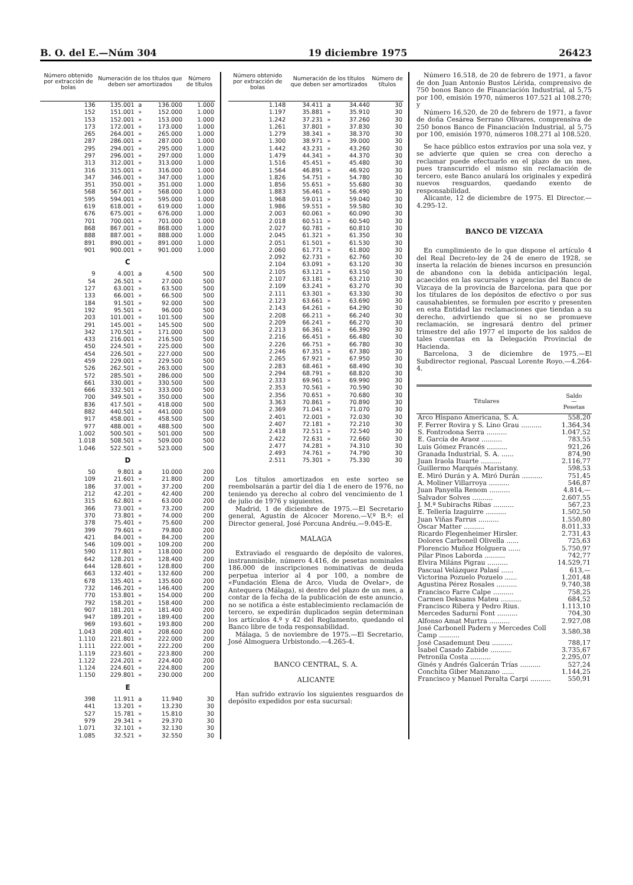B. O. del E.—Núm 304 19 diciembre 1975 26423
| Número obtenido por extracción de bolas | Numeración de los títulos que deben ser amortizados | | | Número de títulos |
| --- | --- | --- | --- | --- |
| 136 | 135.001 | a | 136.000 | 1.000 |
| 152 | 151.001 | » | 152.000 | 1.000 |
| 153 | 152.001 | » | 153.000 | 1.000 |
| 173 | 172.001 | » | 173.000 | 1.000 |
| 265 | 264.001 | » | 265.000 | 1.000 |
| 287 | 286.001 | » | 287.000 | 1.000 |
| 295 | 294.001 | » | 295.000 | 1.000 |
| 297 | 296.001 | » | 297.000 | 1.000 |
| 313 | 312.001 | » | 313.000 | 1.000 |
| 316 | 315.001 | » | 316.000 | 1.000 |
| 347 | 346.001 | » | 347.000 | 1.000 |
| 351 | 350.001 | » | 351.000 | 1.000 |
| 568 | 567.001 | » | 568.000 | 1.000 |
| 595 | 594.001 | » | 595.000 | 1.000 |
| 619 | 618.001 | » | 619.000 | 1.000 |
| 676 | 675.001 | » | 676.000 | 1.000 |
| 701 | 700.001 | » | 701.000 | 1.000 |
| 868 | 867.001 | » | 868.000 | 1.000 |
| 888 | 887.001 | » | 888.000 | 1.000 |
| 891 | 890.001 | » | 891.000 | 1.000 |
| 901 | 900.001 | » | 901.000 | 1.000 |
| C | | | | |
| 9 | 4.001 | a | 4.500 | 500 |
| 54 | 26.501 | » | 27.000 | 500 |
| 127 | 63.001 | » | 63.500 | 500 |
| 133 | 66.001 | » | 66.500 | 500 |
| 184 | 91.501 | » | 92.000 | 500 |
| 192 | 95.501 | » | 96.000 | 500 |
| 203 | 101.001 | » | 101.500 | 500 |
| 291 | 145.001 | » | 145.500 | 500 |
| 342 | 170.501 | » | 171.000 | 500 |
| 433 | 216.001 | » | 216.500 | 500 |
| 450 | 224.501 | » | 225.000 | 500 |
| 454 | 226.501 | » | 227.000 | 500 |
| 459 | 229.001 | » | 229.500 | 500 |
| 526 | 262.501 | » | 263.000 | 500 |
| 572 | 285.501 | » | 286.000 | 500 |
| 661 | 330.001 | » | 330.500 | 500 |
| 666 | 332.501 | » | 333.000 | 500 |
| 700 | 349.501 | » | 350.000 | 500 |
| 836 | 417.501 | » | 418.000 | 500 |
| 882 | 440.501 | » | 441.000 | 500 |
| 917 | 458.001 | » | 458.500 | 500 |
| 977 | 488.001 | » | 488.500 | 500 |
| 1.002 | 500.501 | » | 501.000 | 500 |
| 1.018 | 508.501 | » | 509.000 | 500 |
| 1.046 | 522.501 | » | 523.000 | 500 |
| D | | | | |
| 50 | 9.801 | a | 10.000 | 200 |
| 109 | 21.601 | » | 21.800 | 200 |
| 186 | 37.001 | » | 37.200 | 200 |
| 212 | 42.201 | » | 42.400 | 200 |
| 315 | 62.801 | » | 63.000 | 200 |
| 366 | 73.001 | » | 73.200 | 200 |
| 370 | 73.801 | » | 74.000 | 200 |
| 378 | 75.401 | » | 75.600 | 200 |
| 399 | 79.601 | » | 79.800 | 200 |
| 421 | 84.001 | » | 84.200 | 200 |
| 546 | 109.001 | » | 109.200 | 200 |
| 590 | 117.801 | » | 118.000 | 200 |
| 642 | 128.201 | » | 128.400 | 200 |
| 644 | 128.601 | » | 128.800 | 200 |
| 663 | 132.401 | » | 132.600 | 200 |
| 678 | 135.401 | » | 135.600 | 200 |
| 732 | 146.201 | » | 146.400 | 200 |
| 770 | 153.801 | » | 154.000 | 200 |
| 792 | 158.201 | » | 158.400 | 200 |
| 907 | 181.201 | » | 181.400 | 200 |
| 947 | 189.201 | » | 189.400 | 200 |
| 969 | 193.601 | » | 193.800 | 200 |
| 1.043 | 208.401 | » | 208.600 | 200 |
| 1.110 | 221.801 | » | 222.000 | 200 |
| 1.111 | 222.001 | » | 222.200 | 200 |
| 1.119 | 223.601 | » | 223.800 | 200 |
| 1.122 | 224.201 | » | 224.400 | 200 |
| 1.124 | 224.601 | » | 224.800 | 200 |
| 1.150 | 229.801 | » | 230.000 | 200 |
| E | | | | |
| 398 | 11.911 | a | 11.940 | 30 |
| 441 | 13.201 | » | 13.230 | 30 |
| 527 | 15.781 | » | 15.810 | 30 |
| 979 | 29.341 | » | 29.370 | 30 |
| 1.071 | 32.101 | » | 32.130 | 30 |
| 1.085 | 32.521 | » | 32.550 | 30 |
| Número obtenido por extracción de bolas | Numeración de los títulos que deben ser amortizados | | | Número de títulos |
| --- | --- | --- | --- | --- |
| 1.148 | 34.411 | a | 34.440 | 30 |
| 1.197 | 35.881 | » | 35.910 | 30 |
| 1.242 | 37.231 | » | 37.260 | 30 |
| 1.261 | 37.801 | » | 37.830 | 30 |
| 1.279 | 38.341 | » | 38.370 | 30 |
| 1.300 | 38.971 | » | 39.000 | 30 |
| 1.442 | 43.231 | » | 43.260 | 30 |
| 1.479 | 44.341 | » | 44.370 | 30 |
| 1.516 | 45.451 | » | 45.480 | 30 |
| 1.564 | 46.891 | » | 46.920 | 30 |
| 1.826 | 54.751 | » | 54.780 | 30 |
| 1.856 | 55.651 | » | 55.680 | 30 |
| 1.883 | 56.461 | » | 56.490 | 30 |
| 1.968 | 59.011 | » | 59.040 | 30 |
| 1.986 | 59.551 | » | 59.580 | 30 |
| 2.003 | 60.061 | » | 60.090 | 30 |
| 2.018 | 60.511 | » | 60.540 | 30 |
| 2.027 | 60.781 | » | 60.810 | 30 |
| 2.045 | 61.321 | » | 61.350 | 30 |
| 2.051 | 61.501 | » | 61.530 | 30 |
| 2.060 | 61.771 | » | 61.800 | 30 |
| 2.092 | 62.731 | » | 62.760 | 30 |
| 2.104 | 63.091 | » | 63.120 | 30 |
| 2.105 | 63.121 | » | 63.150 | 30 |
| 2.107 | 63.181 | » | 63.210 | 30 |
| 2.109 | 63.241 | » | 63.270 | 30 |
| 2.111 | 63.301 | » | 63.330 | 30 |
| 2.123 | 63.661 | » | 63.690 | 30 |
| 2.143 | 64.261 | » | 64.290 | 30 |
| 2.208 | 66.211 | » | 66.240 | 30 |
| 2.209 | 66.241 | » | 66.270 | 30 |
| 2.213 | 66.361 | » | 66.390 | 30 |
| 2.216 | 66.451 | » | 66.480 | 30 |
| 2.226 | 66.751 | » | 66.780 | 30 |
| 2.246 | 67.351 | » | 67.380 | 30 |
| 2.265 | 67.921 | » | 67.950 | 30 |
| 2.283 | 68.461 | » | 68.490 | 30 |
| 2.294 | 68.791 | » | 68.820 | 30 |
| 2.333 | 69.961 | » | 69.990 | 30 |
| 2.353 | 70.561 | » | 70.590 | 30 |
| 2.356 | 70.651 | » | 70.680 | 30 |
| 3.363 | 70.861 | » | 70.890 | 30 |
| 2.369 | 71.041 | » | 71.070 | 30 |
| 2.401 | 72.001 | » | 72.030 | 30 |
| 2.407 | 72.181 | » | 72.210 | 30 |
| 2.418 | 72.511 | » | 72.540 | 30 |
| 2.422 | 72.631 | » | 72.660 | 30 |
| 2.477 | 74.281 | » | 74.310 | 30 |
| 2.493 | 74.761 | » | 74.790 | 30 |
| 2.511 | 75.301 | » | 75.330 | 30 |
Los títulos amortizados en este sorteo se reembolsarán a partir del día 1 de enero de 1976, no teniendo ya derecho al cobro del vencimiento de 1 de julio de 1976 y siguientes.
Madrid, 1 de diciembre de 1975.—El Secretario general, Agustín de Alcocer Moreno.—V.º B.º: el Director general, José Porcuna Andréu.—9.045-E.
MALAGA
Extraviado el resguardo de depósito de valores, instranmisible, número 4.416, de pesetas nominales 186.000 de inscripciones nominativas de deuda perpetua interior al 4 por 100, a nombre de «Fundación Elena de Arco, Viuda de Ovelar», de Antequera (Málaga), si dentro del plazo de un mes, a contar de la fecha de la publicación de este anuncio, no se notifica a éste establecimiento reclamación de tercero, se expedirán duplicados según determinan los artículos 4.º y 42 del Reglamento, quedando el Banco libre de toda responsabilidad.
Málaga, 5 de noviembre de 1975.—El Secretario, José Almoguera Urbistondo.—4.265-4.
BANCO CENTRAL, S. A.
ALICANTE
Han sufrido extravío los siguientes resguardos de depósito expedidos por esta sucursal:
Número 16.518, de 20 de febrero de 1971, a favor de don Juan Antonio Bustos Lérida, comprensivo de 750 bonos Banco de Financiación Industrial, al 5,75 por 100, emisión 1970, números 107.521 al 108.270; y
Número 16.520, de 20 de febrero de 1971, a favor de doña Cesárea Serrano Olivares, comprensiva de 250 bonos Banco de Financiación Industrial, al 5,75 por 100, emisión 1970, números 108.271 al 108.520.
Se hace público estos extravíos por una sola vez, y se advierte que quien se crea con derecho a reclamar puede efectuarlo en el plazo de un mes, pues transcurrido el mismo sin reclamación de tercero, este Banco anulará los originales y expedirá nuevos resguardos, quedando exento de responsabilidad.
Alicante, 12 de diciembre de 1975. El Director.—4.295-12.
BANCO DE VIZCAYA
En cumplimiento de lo que dispone el artículo 4 del Real Decreto-ley de 24 de enero de 1928, se inserta la relación de bienes incursos en presunción de abandono con la debida anticipación legal, acaecidos en las sucursales y agencias del Banco de Vizcaya de la provincia de Barcelona, para que por los titulares de los depósitos de efectivo o por sus causahabientes, se formulen por escrito y presenten en esta Entidad las reclamaciones que tiendan a su derecho, advirtiendo que si no se promueve reclamación, se ingresará dentro del primer trimestre del año 1977 el importe de los saldos de tales cuentas en la Delegación Provincial de Hacienda.
Barcelona, 3 de diciembre de 1975.—El Subdirector regional, Pascual Lorente Royo.—4.264-4.
| Titulares | Saldo — Pesetas |
| --- | --- |
| Arco Hispano Americana, S. A. | 558,20 |
| F. Ferrer Rovira y S. Lino Grau .......... | 1.364,34 |
| S. Fontrodona Serra .......... | 1.047,52 |
| E. García de Araoz .......... | 783,55 |
| Luis Gómez Francés .......... | 921,26 |
| Granada Industrial, S. A. ...... | 874,90 |
| Juan Iraola Ituarte .......... | 2.116,77 |
| Guillermo Marqués Maristany. | 598,53 |
| E. Miró Durán y A. Miró Durán .......... | 751,45 |
| A. Moliner Villarroya .......... | 546,87 |
| Juan Panyella Renom .......... | 4.814,— |
| Salvador Solves .......... | 2.607,55 |
| J. M.ª Subirachs Ribas .......... | 567,23 |
| E. Tellería Izaguirre .......... | 1.502,50 |
| Juan Viñas Farrus .......... | 1.550,80 |
| Oscar Matter .......... | 8.011,33 |
| Ricardo Flegenheimer Hirsler. | 2.731,43 |
| Dolores Carbonell Olivella ...... | 725,63 |
| Florencio Muñoz Holguera ...... | 5.750,97 |
| Pilar Pinos Laborda .......... | 742,77 |
| Elvira Miláns Pigrau .......... | 14.529,71 |
| Pascual Velázquez Palasí ...... | 613,— |
| Victorina Pozuelo Pozuelo ...... | 1.201,48 |
| Agustina Pérez Rosales .......... | 9.740,38 |
| Francisco Farre Calpe .......... | 758,25 |
| Carmen Deksams Mateu .......... | 684,52 |
| Francisco Ribera y Pedro Rius. | 1.113,10 |
| Mercedes Sadurní Font .......... | 704,30 |
| Alfonso Amat Murtra .......... | 2.927,08 |
| José Carbonell Padern y Mercedes Coll Camp .......... | 3.580,38 |
| José Casademunt Deu .......... | 788,17 |
| Isabel Casado Zabide .......... | 3.735,67 |
| Petronila Costa .......... | 2.295,07 |
| Ginés y Andrés Galcerán Trías .......... | 527,24 |
| Conchita Giber Manzano ...... | 1.144,25 |
| Francisco y Manuel Peralta Carpi .......... | 550,91 |